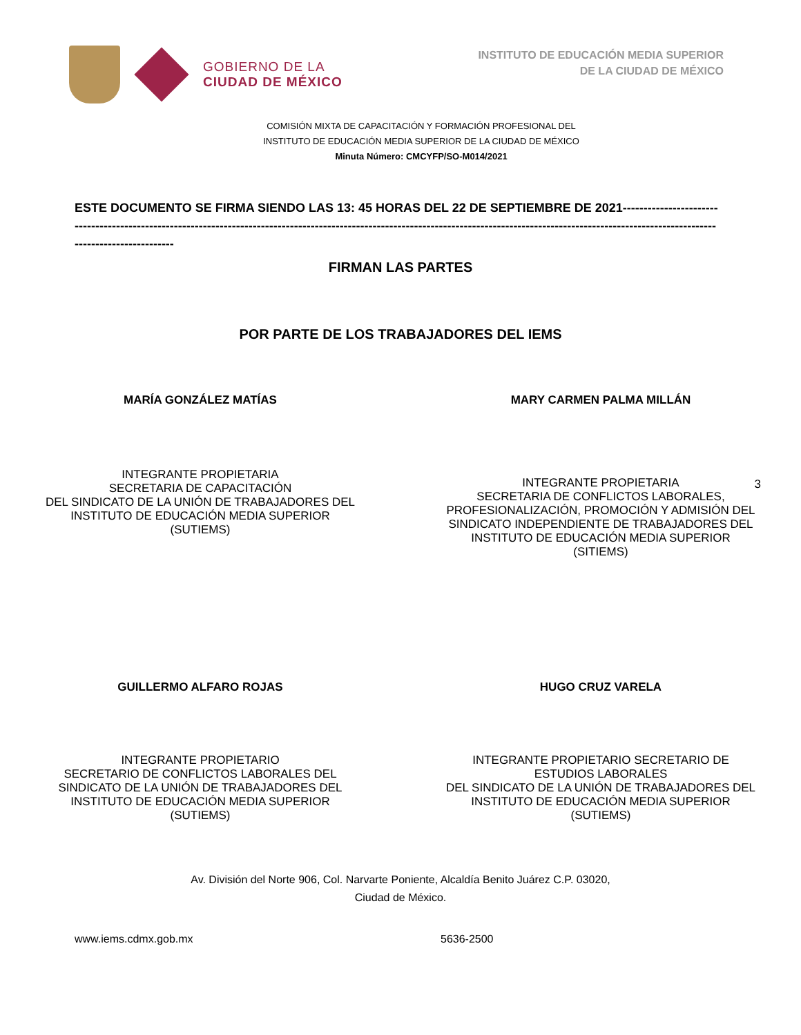GOBIERNO DE LA
CIUDAD DE MÉXICO
INSTITUTO DE EDUCACIÓN MEDIA SUPERIOR
DE LA CIUDAD DE MÉXICO
COMISIÓN MIXTA DE CAPACITACIÓN Y FORMACIÓN PROFESIONAL DEL
INSTITUTO DE EDUCACIÓN MEDIA SUPERIOR DE LA CIUDAD DE MÉXICO
Minuta Número: CMCYFP/SO-M014/2021
ESTE DOCUMENTO SE FIRMA SIENDO LAS 13: 45 HORAS DEL 22 DE SEPTIEMBRE DE 2021----------------------------------------------------------------------------------------------------------------------------------------------------------------------------------------------------------
FIRMAN LAS PARTES
POR PARTE DE LOS TRABAJADORES DEL IEMS
MARÍA GONZÁLEZ MATÍAS MARY CARMEN PALMA MILLÁN
INTEGRANTE PROPIETARIA
SECRETARIA DE CAPACITACIÓN
DEL SINDICATO DE LA UNIÓN DE TRABAJADORES DEL
INSTITUTO DE EDUCACIÓN MEDIA SUPERIOR
(SUTIEMS)
INTEGRANTE PROPIETARIA
SECRETARIA DE CONFLICTOS LABORALES,
PROFESIONALIZACIÓN, PROMOCIÓN Y ADMISIÓN DEL
SINDICATO INDEPENDIENTE DE TRABAJADORES DEL
INSTITUTO DE EDUCACIÓN MEDIA SUPERIOR
(SITIEMS)
3
GUILLERMO ALFARO ROJAS HUGO CRUZ VARELA
INTEGRANTE PROPIETARIO
SECRETARIO DE CONFLICTOS LABORALES DEL
SINDICATO DE LA UNIÓN DE TRABAJADORES DEL
INSTITUTO DE EDUCACIÓN MEDIA SUPERIOR
(SUTIEMS)
INTEGRANTE PROPIETARIO SECRETARIO DE
ESTUDIOS LABORALES
DEL SINDICATO DE LA UNIÓN DE TRABAJADORES DEL
INSTITUTO DE EDUCACIÓN MEDIA SUPERIOR
(SUTIEMS)
Av. División del Norte 906, Col. Narvarte Poniente, Alcaldía Benito Juárez C.P. 03020,
Ciudad de México.
www.iems.cdmx.gob.mx 5636-2500